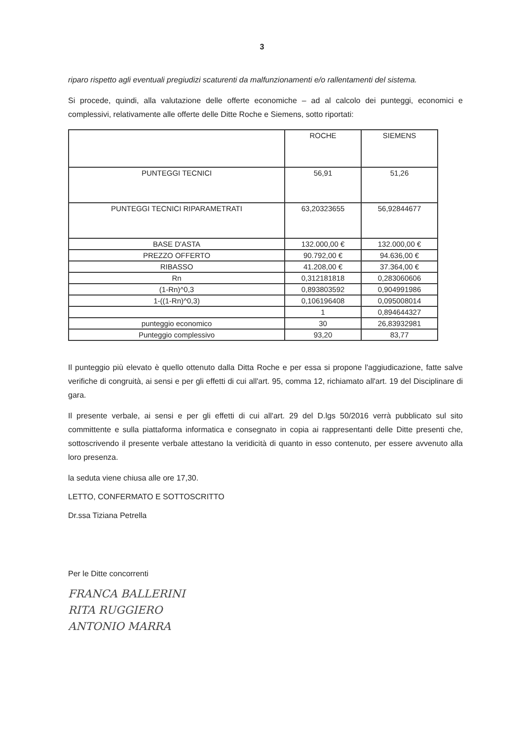3
riparo rispetto agli eventuali pregiudizi scaturenti da malfunzionamenti e/o rallentamenti del sistema.
Si procede, quindi, alla valutazione delle offerte economiche – ad al calcolo dei punteggi, economici e complessivi, relativamente alle offerte delle Ditte Roche e Siemens, sotto riportati:
| | ROCHE | SIEMENS |
| --- | --- | --- |
| PUNTEGGI TECNICI | 56,91 | 51,26 |
| PUNTEGGI TECNICI RIPARAMETRATI | 63,20323655 | 56,92844677 |
| BASE D'ASTA | 132.000,00 € | 132.000,00 € |
| PREZZO OFFERTO | 90.792,00 € | 94.636,00 € |
| RIBASSO | 41.208,00 € | 37.364,00 € |
| Rn | 0,312181818 | 0,283060606 |
| (1-Rn)^0,3 | 0,893803592 | 0,904991986 |
| 1-((1-Rn)^0,3) | 0,106196408 | 0,095008014 |
| | 1 | 0,894644327 |
| punteggio economico | 30 | 26,83932981 |
| Punteggio complessivo | 93,20 | 83,77 |
Il punteggio più elevato è quello ottenuto dalla Ditta Roche e per essa si propone l'aggiudicazione, fatte salve verifiche di congruità, ai sensi e per gli effetti di cui all'art. 95, comma 12, richiamato all'art. 19 del Disciplinare di gara.
Il presente verbale, ai sensi e per gli effetti di cui all'art. 29 del D.lgs 50/2016 verrà pubblicato sul sito committente e sulla piattaforma informatica e consegnato in copia ai rappresentanti delle Ditte presenti che, sottoscrivendo il presente verbale attestano la veridicità di quanto in esso contenuto, per essere avvenuto alla loro presenza.
la seduta viene chiusa alle ore 17,30.
LETTO, CONFERMATO E SOTTOSCRITTO
Dr.ssa Tiziana Petrella
Per le Ditte concorrenti
FRANCA BALLERINI
RITA RUGGIERO
ANTONIO MARRA